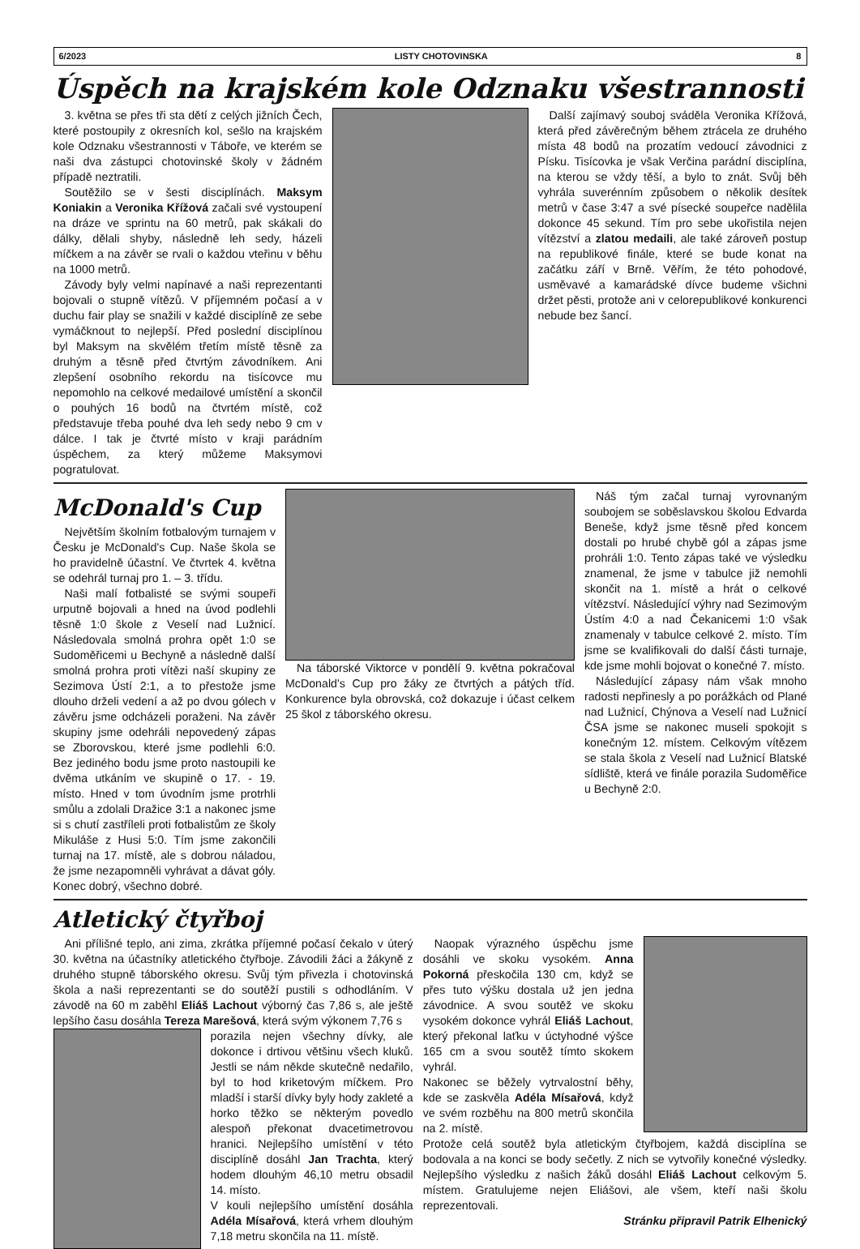6/2023 LISTY CHOTOVINSKA 8
Úspěch na krajském kole Odznaku všestrannosti
3. května se přes tři sta dětí z celých jižních Čech, které postoupily z okresních kol, sešlo na krajském kole Odznaku všestrannosti v Táboře, ve kterém se naši dva zástupci chotovinské školy v žádném případě neztratili.
Soutěžilo se v šesti disciplínách. Maksym Koniakin a Veronika Křížová začali své vystoupení na dráze ve sprintu na 60 metrů, pak skákali do dálky, dělali shyby, následně leh sedy, házeli míčkem a na závěr se rvali o každou vteřinu v běhu na 1000 metrů.
Závody byly velmi napínavé a naši reprezentanti bojovali o stupně vítězů. V příjemném počasí a v duchu fair play se snažili v každé disciplíně ze sebe vymáčknout to nejlepší. Před poslední disciplínou byl Maksym na skvělém třetím místě těsně za druhým a těsně před čtvrtým závodníkem. Ani zlepšení osobního rekordu na tisícovce mu nepomohlo na celkové medailové umístění a skončil o pouhých 16 bodů na čtvrtém místě, což představuje třeba pouhé dva leh sedy nebo 9 cm v dálce. I tak je čtvrté místo v kraji parádním úspěchem, za který můžeme Maksymovi pogratulovat.
Další zajímavý souboj sváděla Veronika Křížová, která před závěrečným během ztrácela ze druhého místa 48 bodů na prozatím vedoucí závodnici z Písku. Tisícovka je však Verčina parádní disciplína, na kterou se vždy těší, a bylo to znát. Svůj běh vyhrála suverénním způsobem o několik desítek metrů v čase 3:47 a své písecké soupeřce nadělila dokonce 45 sekund. Tím pro sebe ukořistila nejen vítězství a zlatou medaili, ale také zároveň postup na republikové finále, které se bude konat na začátku září v Brně. Věřím, že této pohodové, usměvavé a kamarádské dívce budeme všichni držet pěsti, protože ani v celorepublikové konkurenci nebude bez šancí.
McDonald's Cup
Největším školním fotbalovým turnajem v Česku je McDonald's Cup. Naše škola se ho pravidelně účastní. Ve čtvrtek 4. května se odehrál turnaj pro 1. – 3. třídu.
Naši malí fotbalisté se svými soupeři urputně bojovali a hned na úvod podlehli těsně 1:0 škole z Veselí nad Lužnicí. Následovala smolná prohra opět 1:0 se Sudoměřicemi u Bechyně a následně další smolná prohra proti vítězi naší skupiny ze Sezimova Ústí 2:1, a to přestože jsme dlouho drželi vedení a až po dvou gólech v závěru jsme odcházeli poraženi. Na závěr skupiny jsme odehráli nepovedený zápas se Zborovskou, které jsme podlehli 6:0. Bez jediného bodu jsme proto nastoupili ke dvěma utkáním ve skupině o 17. - 19. místo. Hned v tom úvodním jsme protrhli smůlu a zdolali Dražice 3:1 a nakonec jsme si s chutí zastříleli proti fotbalistům ze školy Mikuláše z Husi 5:0. Tím jsme zakončili turnaj na 17. místě, ale s dobrou náladou, že jsme nezapomněli vyhrávat a dávat góly. Konec dobrý, všechno dobré.
Na táborské Viktorce v pondělí 9. května pokračoval McDonald's Cup pro žáky ze čtvrtých a pátých tříd. Konkurence byla obrovská, což dokazuje i účast celkem 25 škol z táborského okresu.
Náš tým začal turnaj vyrovnaným soubojem se soběslavskou školou Edvarda Beneše, když jsme těsně před koncem dostali po hrubé chybě gól a zápas jsme prohráli 1:0. Tento zápas také ve výsledku znamenal, že jsme v tabulce již nemohli skončit na 1. místě a hrát o celkové vítězství. Následující výhry nad Sezimovým Ústím 4:0 a nad Čekanicemi 1:0 však znamenaly v tabulce celkové 2. místo. Tím jsme se kvalifikovali do další části turnaje, kde jsme mohli bojovat o konečné 7. místo.
Následující zápasy nám však mnoho radosti nepřinesly a po porážkách od Plané nad Lužnicí, Chýnova a Veselí nad Lužnicí ČSA jsme se nakonec museli spokojit s konečným 12. místem. Celkovým vítězem se stala škola z Veselí nad Lužnicí Blatské sídliště, která ve finále porazila Sudoměřice u Bechyně 2:0.
Atletický čtyřboj
Ani přílišné teplo, ani zima, zkrátka příjemné počasí čekalo v úterý 30. května na účastníky atletického čtyřboje. Závodili žáci a žákyně z druhého stupně táborského okresu. Svůj tým přivezla i chotovinská škola a naši reprezentanti se do soutěží pustili s odhodláním. V závodě na 60 m zaběhl Eliáš Lachout výborný čas 7,86 s, ale ještě lepšího času dosáhla Tereza Marešová, která svým výkonem 7,76 s
porazila nejen všechny dívky, ale dokonce i drtivou většinu všech kluků. Jestli se nám někde skutečně nedařilo, byl to hod kriketovým míčkem. Pro mladší i starší dívky byly hody zakleté a horko těžko se některým povedlo alespoň překonat dvacetimetrovou hranici. Nejlepšího umístění v této disciplíně dosáhl Jan Trachta, který hodem dlouhým 46,10 metru obsadil 14. místo.
V kouli nejlepšího umístění dosáhla Adéla Mísařová, která vrhem dlouhým 7,18 metru skončila na 11. místě.
Naopak výrazného úspěchu jsme dosáhli ve skoku vysokém. Anna Pokorná přeskočila 130 cm, když se přes tuto výšku dostala už jen jedna závodnice. A svou soutěž ve skoku vysokém dokonce vyhrál Eliáš Lachout, který překonal laťku v úctyhodné výšce 165 cm a svou soutěž tímto skokem vyhrál.
Nakonec se běžely vytrvalostní běhy, kde se zaskvěla Adéla Mísařová, když ve svém rozběhu na 800 metrů skončila na 2. místě.
Protože celá soutěž byla atletickým čtyřbojem, každá disciplína se bodovala a na konci se body sečetly. Z nich se vytvořily konečné výsledky. Nejlepšího výsledku z našich žáků dosáhl Eliáš Lachout celkovým 5. místem. Gratulujeme nejen Eliášovi, ale všem, kteří naši školu reprezentovali.
Stránku připravil Patrik Elhenický